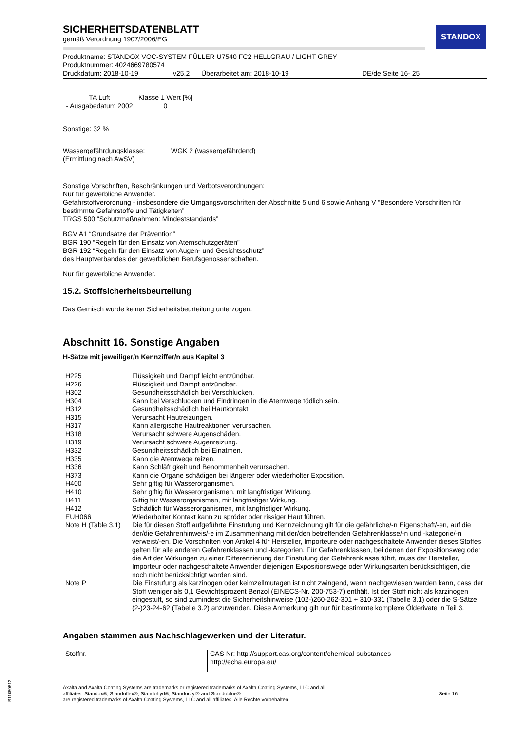STANDOX
SICHERHEITSDATENBLATT
gemäß Verordnung 1907/2006/EG
Produktname: STANDOX VOC-SYSTEM FÜLLER U7540 FC2 HELLGRAU / LIGHT GREY
Produktnummer: 4024669780574
Druckdatum: 2018-10-19 v25.2 Überarbeitet am: 2018-10-19 DE/de Seite 16- 25
| TA Luft - Ausgabedatum 2002 | Klasse 1 Wert [%] 0 |
Sonstige: 32 %
Wassergefährdungsklasse:
(Ermittlung nach AwSV) WGK 2 (wassergefährdend)
Sonstige Vorschriften, Beschränkungen und Verbotsverordnungen:
Nur für gewerbliche Anwender.
Gefahrstoffverordnung - insbesondere die Umgangsvorschriften der Abschnitte 5 und 6 sowie Anhang V “Besondere Vorschriften für bestimmte Gefahrstoffe und Tätigkeiten”
TRGS 500 “Schutzmaßnahmen: Mindeststandards”
BGV A1 “Grundsätze der Prävention”
BGR 190 “Regeln für den Einsatz von Atemschutzgeräten”
BGR 192 “Regeln für den Einsatz von Augen- und Gesichtsschutz”
des Hauptverbandes der gewerblichen Berufsgenossenschaften.
Nur für gewerbliche Anwender.
15.2. Stoffsicherheitsbeurteilung
Das Gemisch wurde keiner Sicherheitsbeurteilung unterzogen.
Abschnitt 16. Sonstige Angaben
H-Sätze mit jeweiliger/n Kennziffer/n aus Kapitel 3
| H225 | Flüssigkeit und Dampf leicht entzündbar. |
| H226 | Flüssigkeit und Dampf entzündbar. |
| H302 | Gesundheitsschädlich bei Verschlucken. |
| H304 | Kann bei Verschlucken und Eindringen in die Atemwege tödlich sein. |
| H312 | Gesundheitsschädlich bei Hautkontakt. |
| H315 | Verursacht Hautreizungen. |
| H317 | Kann allergische Hautreaktionen verursachen. |
| H318 | Verursacht schwere Augenschäden. |
| H319 | Verursacht schwere Augenreizung. |
| H332 | Gesundheitsschädlich bei Einatmen. |
| H335 | Kann die Atemwege reizen. |
| H336 | Kann Schläfrigkeit und Benommenheit verursachen. |
| H373 | Kann die Organe schädigen bei längerer oder wiederholter Exposition. |
| H400 | Sehr giftig für Wasserorganismen. |
| H410 | Sehr giftig für Wasserorganismen, mit langfristiger Wirkung. |
| H411 | Giftig für Wasserorganismen, mit langfristiger Wirkung. |
| H412 | Schädlich für Wasserorganismen, mit langfristiger Wirkung. |
| EUH066 | Wiederholter Kontakt kann zu spröder oder rissiger Haut führen. |
| Note H (Table 3.1) | Die für diesen Stoff aufgeführte Einstufung und Kennzeichnung gilt für die gefährliche/-n Eigenschaft/-en, auf die der/die Gefahrenhinweis/-e im Zusammenhang mit der/den betreffenden Gefahrenklasse/-n und -kategorie/-n verweist/-en. Die Vorschriften von Artikel 4 für Hersteller, Importeure oder nachgeschaltete Anwender dieses Stoffes gelten für alle anderen Gefahrenklassen und -kategorien. Für Gefahrenklassen, bei denen der Expositionsweg oder die Art der Wirkungen zu einer Differenzierung der Einstufung der Gefahrenklasse führt, muss der Hersteller, Importeur oder nachgeschaltete Anwender diejenigen Expositionswege oder Wirkungsarten berücksichtigen, die noch nicht berücksichtigt worden sind. |
| Note P | Die Einstufung als karzinogen oder keimzellmutagen ist nicht zwingend, wenn nachgewiesen werden kann, dass der Stoff weniger als 0,1 Gewichtsprozent Benzol (EINECS-Nr. 200-753-7) enthält. Ist der Stoff nicht als karzinogen eingestuft, so sind zumindest die Sicherheitshinweise (102-)260-262-301 + 310-331 (Tabelle 3.1) oder die S-Sätze (2-)23-24-62 (Tabelle 3.2) anzuwenden. Diese Anmerkung gilt nur für bestimmte komplexe Ölderivate in Teil 3. |
Angaben stammen aus Nachschlagewerken und der Literatur.
| Stoffnr. | CAS Nr: http://support.cas.org/content/chemical-substances http://echa.europa.eu/ |
Axalta and Axalta Coating Systems are trademarks or registered trademarks of Axalta Coating Systems, LLC and all
affiliates. Standox®, Standoflex®, Standohyd®, Standocryl® and Standoblue®
are registered trademarks of Axalta Coating Systems, LLC and all affiliates. Alle Rechte vorbehalten. Seite 16
B11680812